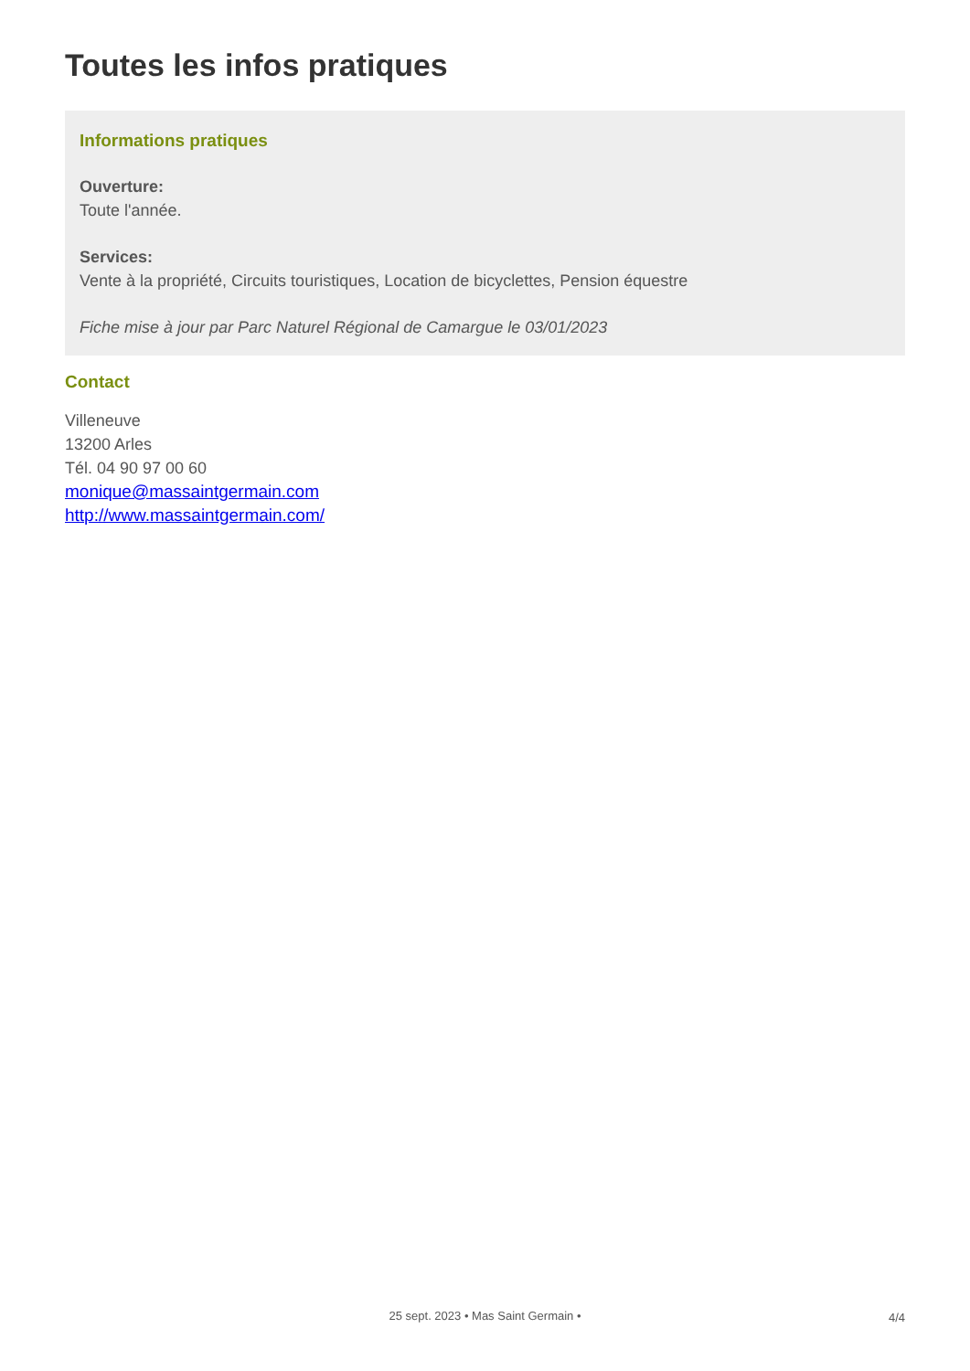Toutes les infos pratiques
Informations pratiques
Ouverture:
Toute l'année.
Services:
Vente à la propriété, Circuits touristiques, Location de bicyclettes, Pension équestre
Fiche mise à jour par Parc Naturel Régional de Camargue le 03/01/2023
Contact
Villeneuve
13200 Arles
Tél. 04 90 97 00 60
monique@massaintgermain.com
http://www.massaintgermain.com/
25 sept. 2023 • Mas Saint Germain •
4/4